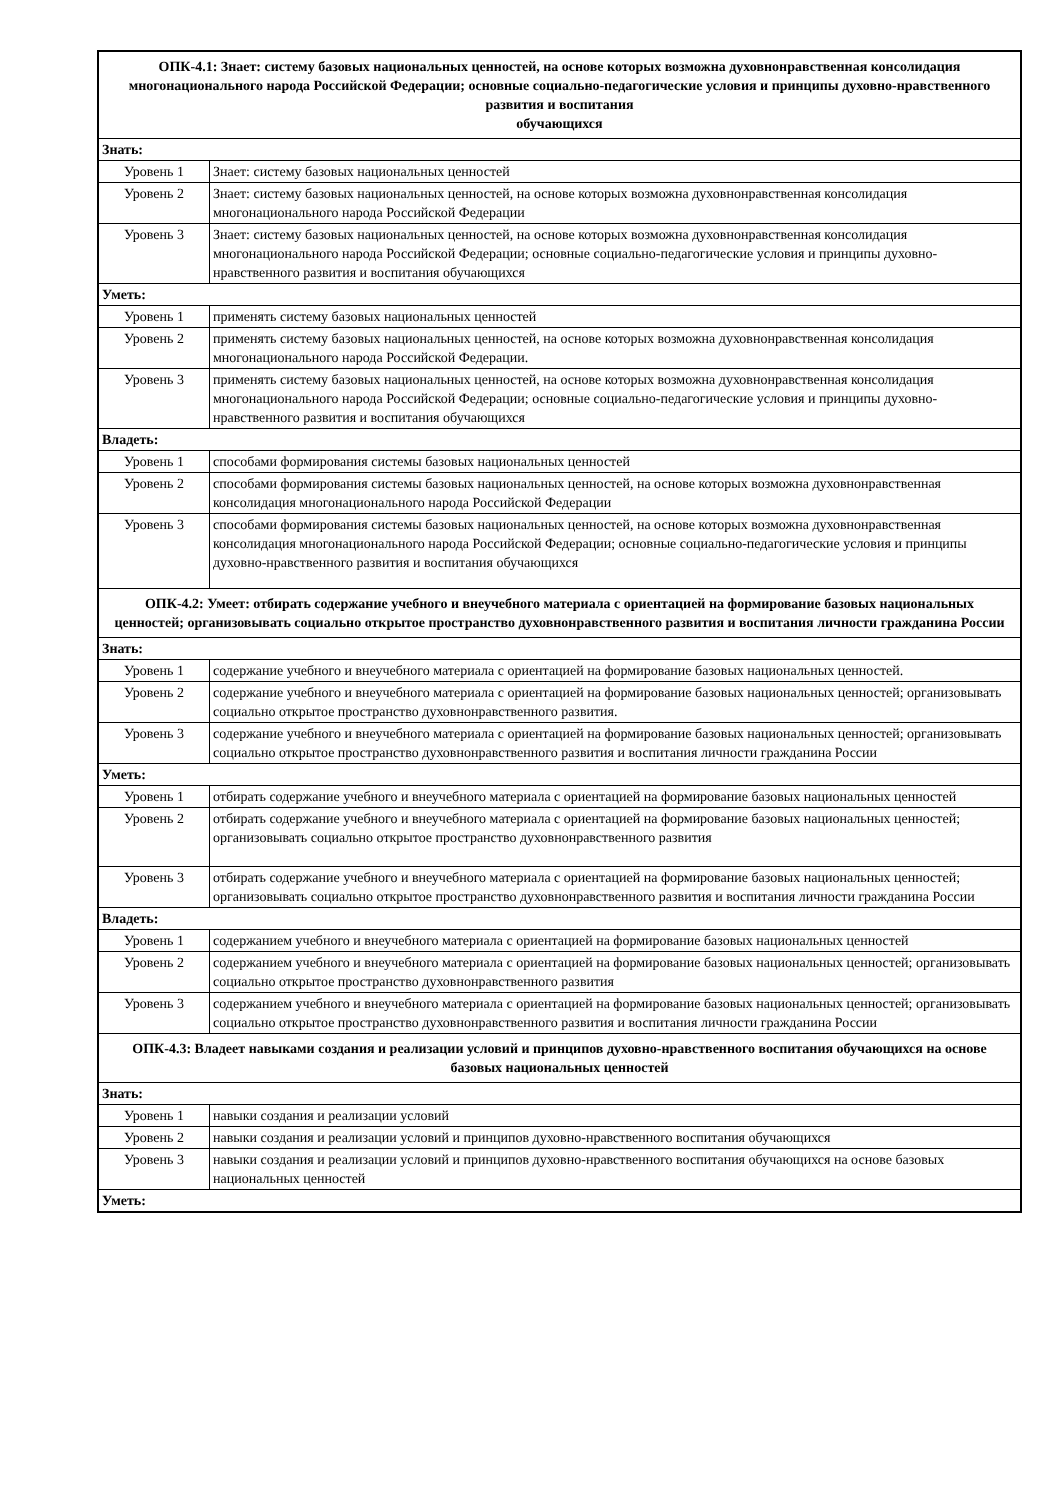| ОПК-4.1: Знает: систему базовых национальных ценностей, на основе которых возможна духовнонравственная консолидация многонационального народа Российской Федерации; основные социально-педагогические условия и принципы духовно-нравственного развития и воспитания обучающихся | |
| Знать: | |
| Уровень 1 | Знает: систему базовых национальных ценностей |
| Уровень 2 | Знает: систему базовых национальных ценностей, на основе которых возможна духовнонравственная консолидация многонационального народа Российской Федерации |
| Уровень 3 | Знает: систему базовых национальных ценностей, на основе которых возможна духовнонравственная консолидация многонационального народа Российской Федерации; основные социально-педагогические условия и принципы духовно-нравственного развития и воспитания обучающихся |
| Уметь: | |
| Уровень 1 | применять систему базовых национальных ценностей |
| Уровень 2 | применять систему базовых национальных ценностей, на основе которых возможна духовнонравственная консолидация многонационального народа Российской Федерации. |
| Уровень 3 | применять систему базовых национальных ценностей, на основе которых возможна духовнонравственная консолидация многонационального народа Российской Федерации; основные социально-педагогические условия и принципы духовно-нравственного развития и воспитания обучающихся |
| Владеть: | |
| Уровень 1 | способами формирования системы базовых национальных ценностей |
| Уровень 2 | способами формирования системы базовых национальных ценностей, на основе которых возможна духовнонравственная консолидация многонационального народа Российской Федерации |
| Уровень 3 | способами формирования системы базовых национальных ценностей, на основе которых возможна духовнонравственная консолидация многонационального народа Российской Федерации; основные социально-педагогические условия и принципы духовно-нравственного развития и воспитания обучающихся |
| ОПК-4.2: Умеет: отбирать содержание учебного и внеучебного материала с ориентацией на формирование базовых национальных ценностей; организовывать социально открытое пространство духовнонравственного развития и воспитания личности гражданина России | |
| Знать: | |
| Уровень 1 | содержание учебного и внеучебного материала с ориентацией на формирование базовых национальных ценностей. |
| Уровень 2 | содержание учебного и внеучебного материала с ориентацией на формирование базовых национальных ценностей; организовывать социально открытое пространство духовнонравственного развития. |
| Уровень 3 | содержание учебного и внеучебного материала с ориентацией на формирование базовых национальных ценностей; организовывать социально открытое пространство духовнонравственного развития и воспитания личности гражданина России |
| Уметь: | |
| Уровень 1 | отбирать содержание учебного и внеучебного материала с ориентацией на формирование базовых национальных ценностей |
| Уровень 2 | отбирать содержание учебного и внеучебного материала с ориентацией на формирование базовых национальных ценностей; организовывать социально открытое пространство духовнонравственного развития |
| Уровень 3 | отбирать содержание учебного и внеучебного материала с ориентацией на формирование базовых национальных ценностей; организовывать социально открытое пространство духовнонравственного развития и воспитания личности гражданина России |
| Владеть: | |
| Уровень 1 | содержанием учебного и внеучебного материала с ориентацией на формирование базовых национальных ценностей |
| Уровень 2 | содержанием учебного и внеучебного материала с ориентацией на формирование базовых национальных ценностей; организовывать социально открытое пространство духовнонравственного развития |
| Уровень 3 | содержанием учебного и внеучебного материала с ориентацией на формирование базовых национальных ценностей; организовывать социально открытое пространство духовнонравственного развития и воспитания личности гражданина России |
| ОПК-4.3: Владеет навыками создания и реализации условий и принципов духовно-нравственного воспитания обучающихся на основе базовых национальных ценностей | |
| Знать: | |
| Уровень 1 | навыки создания и реализации условий |
| Уровень 2 | навыки создания и реализации условий и принципов духовно-нравственного воспитания обучающихся |
| Уровень 3 | навыки создания и реализации условий и принципов духовно-нравственного воспитания обучающихся на основе базовых национальных ценностей |
| Уметь: | |